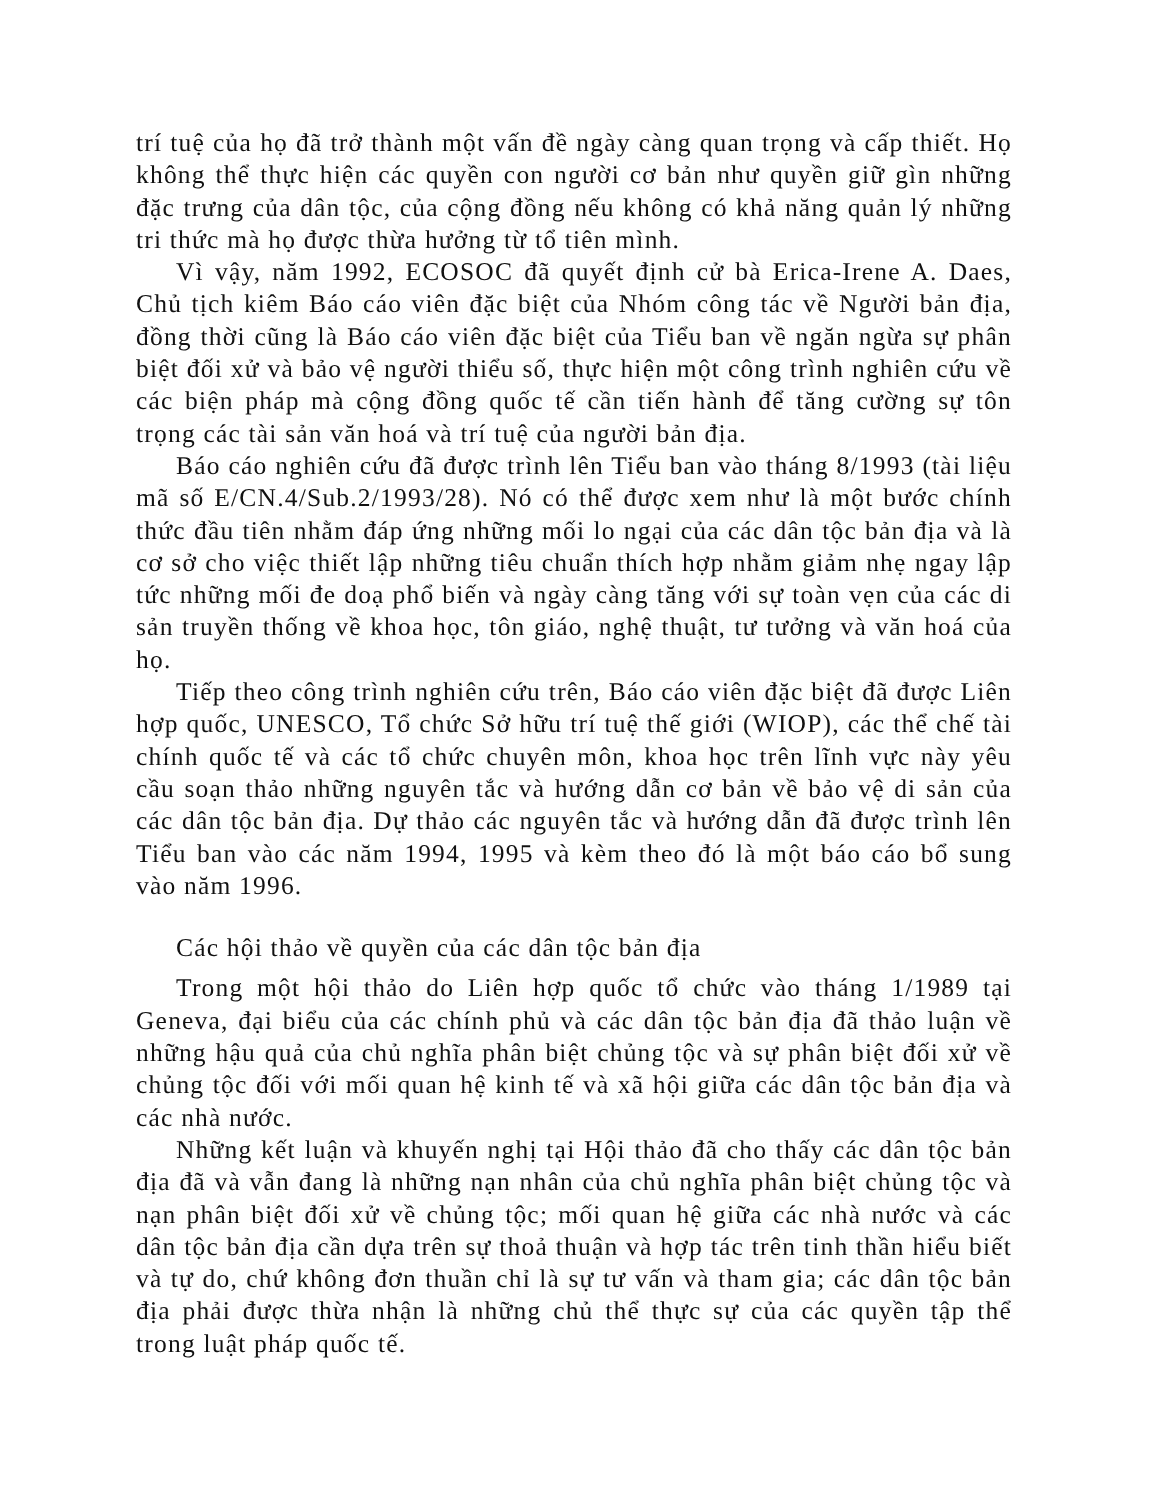trí tuệ của họ đã trở thành một vấn đề ngày càng quan trọng và cấp thiết. Họ không thể thực hiện các quyền con người cơ bản như quyền giữ gìn những đặc trưng của dân tộc, của cộng đồng nếu không có khả năng quản lý những tri thức mà họ được thừa hưởng từ tổ tiên mình.
Vì vậy, năm 1992, ECOSOC đã quyết định cử bà Erica-Irene A. Daes, Chủ tịch kiêm Báo cáo viên đặc biệt của Nhóm công tác về Người bản địa, đồng thời cũng là Báo cáo viên đặc biệt của Tiểu ban về ngăn ngừa sự phân biệt đối xử và bảo vệ người thiểu số, thực hiện một công trình nghiên cứu về các biện pháp mà cộng đồng quốc tế cần tiến hành để tăng cường sự tôn trọng các tài sản văn hoá và trí tuệ của người bản địa.
Báo cáo nghiên cứu đã được trình lên Tiểu ban vào tháng 8/1993 (tài liệu mã số E/CN.4/Sub.2/1993/28). Nó có thể được xem như là một bước chính thức đầu tiên nhằm đáp ứng những mối lo ngại của các dân tộc bản địa và là cơ sở cho việc thiết lập những tiêu chuẩn thích hợp nhằm giảm nhẹ ngay lập tức những mối đe doạ phổ biến và ngày càng tăng với sự toàn vẹn của các di sản truyền thống về khoa học, tôn giáo, nghệ thuật, tư tưởng và văn hoá của họ.
Tiếp theo công trình nghiên cứu trên, Báo cáo viên đặc biệt đã được Liên hợp quốc, UNESCO, Tổ chức Sở hữu trí tuệ thế giới (WIOP), các thể chế tài chính quốc tế và các tổ chức chuyên môn, khoa học trên lĩnh vực này yêu cầu soạn thảo những nguyên tắc và hướng dẫn cơ bản về bảo vệ di sản của các dân tộc bản địa. Dự thảo các nguyên tắc và hướng dẫn đã được trình lên Tiểu ban vào các năm 1994, 1995 và kèm theo đó là một báo cáo bổ sung vào năm 1996.
Các hội thảo về quyền của các dân tộc bản địa
Trong một hội thảo do Liên hợp quốc tổ chức vào tháng 1/1989 tại Geneva, đại biểu của các chính phủ và các dân tộc bản địa đã thảo luận về những hậu quả của chủ nghĩa phân biệt chủng tộc và sự phân biệt đối xử về chủng tộc đối với mối quan hệ kinh tế và xã hội giữa các dân tộc bản địa và các nhà nước.
Những kết luận và khuyến nghị tại Hội thảo đã cho thấy các dân tộc bản địa đã và vẫn đang là những nạn nhân của chủ nghĩa phân biệt chủng tộc và nạn phân biệt đối xử về chủng tộc; mối quan hệ giữa các nhà nước và các dân tộc bản địa cần dựa trên sự thoả thuận và hợp tác trên tinh thần hiểu biết và tự do, chứ không đơn thuần chỉ là sự tư vấn và tham gia; các dân tộc bản địa phải được thừa nhận là những chủ thể thực sự của các quyền tập thể trong luật pháp quốc tế.